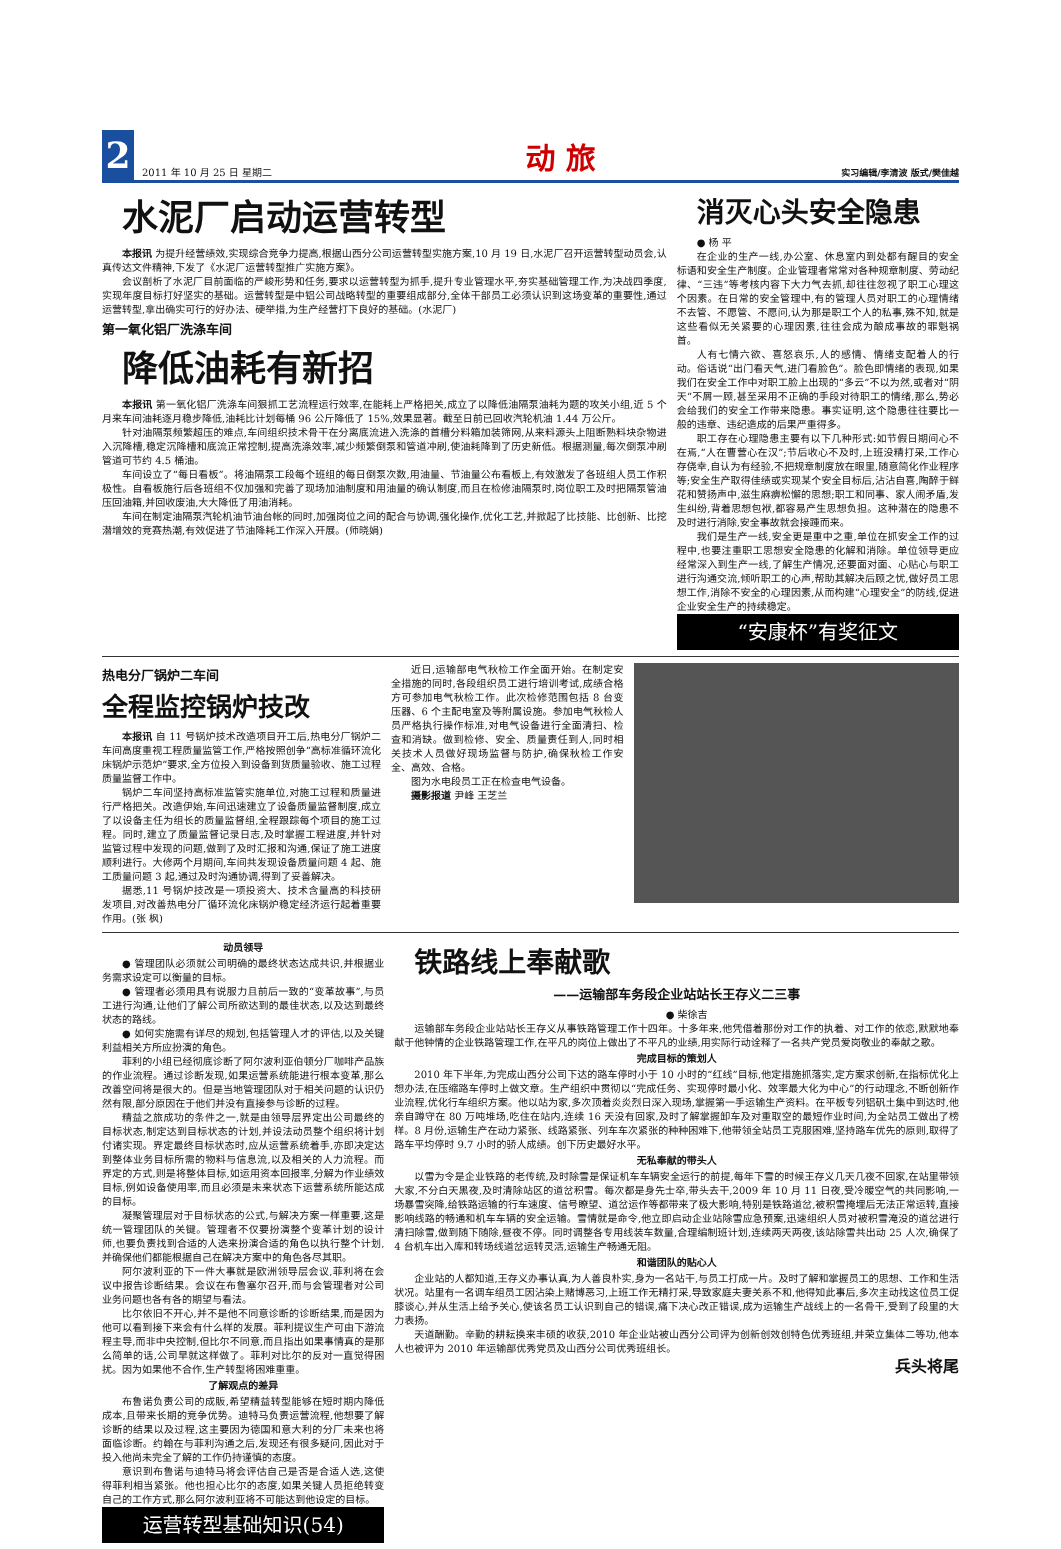2
2011 年 10 月 25 日 星期二
动 旅
实习编辑/李清波 版式/樊佳越
水泥厂启动运营转型
本报讯 为提升经营绩效,实现综合竞争力提高,根据山西分公司运营转型实施方案,10 月 19 日,水泥厂召开运营转型动员会,认真传达文件精神,下发了《水泥厂运营转型推广实施方案》。
会议剖析了水泥厂目前面临的严峻形势和任务,要求以运营转型为抓手,提升专业管理水平,夯实基础管理工作,为决战四季度,实现年度目标打好坚实的基础。运营转型是中铝公司战略转型的重要组成部分,全体干部员工必须认识到这场变革的重要性,通过运营转型,拿出确实可行的好办法、硬举措,为生产经营打下良好的基础。(水泥厂)
第一氧化铝厂洗涤车间
降低油耗有新招
本报讯 第一氧化铝厂洗涤车间狠抓工艺流程运行效率,在能耗上严格把关,成立了以降低油隔泵油耗为题的攻关小组,近 5 个月来车间油耗逐月稳步降低,油耗比计划每桶 96 公斤降低了 15%,效果显著。截至日前已回收汽轮机油 1.44 万公斤。
针对油隔泵频繁超压的难点,车间组织技术骨干在分离底流进入洗涤的首槽分料箱加装筛网,从来料源头上阻断熟料块杂物进入沉降槽,稳定沉降槽和底流正常控制,提高洗涤效率,减少频繁倒泵和管道冲刷,使油耗降到了历史新低。根据测量,每次倒泵冲刷管道可节约 4.5 桶油。
车间设立了“每日看板”。将油隔泵工段每个班组的每日倒泵次数,用油量、节油量公布看板上,有效激发了各班组人员工作积极性。自看板施行后各班组不仅加强和完善了现场加油制度和用油量的确认制度,而且在检修油隔泵时,岗位职工及时把隔泵管油压回油箱,并回收废油,大大降低了用油消耗。
车间在制定油隔泵汽轮机油节油台帐的同时,加强岗位之间的配合与协调,强化操作,优化工艺,并掀起了比技能、比创新、比挖潜增效的竞赛热潮,有效促进了节油降耗工作深入开展。(师晓娟)
消灭心头安全隐患
● 杨 平
在企业的生产一线,办公室、休息室内到处都有醒目的安全标语和安全生产制度。企业管理者常常对各种规章制度、劳动纪律、“三违”等考核内容下大力气去抓,却往往忽视了职工心理这个因素。在日常的安全管理中,有的管理人员对职工的心理情绪不去管、不愿管、不愿问,认为那是职工个人的私事,殊不知,就是这些看似无关紧要的心理因素,往往会成为酿成事故的罪魁祸首。
人有七情六欲、喜怒哀乐,人的感情、情绪支配着人的行动。俗话说“出门看天气,进门看脸色”。脸色即情绪的表现,如果我们在安全工作中对职工脸上出现的“多云”不以为然,或者对“阴天”不屑一顾,甚至采用不正确的手段对待职工的情绪,那么,势必会给我们的安全工作带来隐患。事实证明,这个隐患往往要比一般的违章、违纪造成的后果严重得多。
职工存在心理隐患主要有以下几种形式:如节假日期间心不在焉,“人在曹营心在汉”;节后收心不及时,上班没精打采,工作心存侥幸,自认为有经验,不把规章制度放在眼里,随意简化作业程序等;安全生产取得佳绩或实现某个安全目标后,沾沾自喜,陶醉于鲜花和赞扬声中,滋生麻痹松懈的思想;职工和同事、家人闹矛盾,发生纠纷,背着思想包袱,都容易产生思想负担。这种潜在的隐患不及时进行消除,安全事故就会接踵而来。
我们是生产一线,安全更是重中之重,单位在抓安全工作的过程中,也要注重职工思想安全隐患的化解和消除。单位领导更应经常深入到生产一线,了解生产情况,还要面对面、心贴心与职工进行沟通交流,倾听职工的心声,帮助其解决后顾之忧,做好员工思想工作,消除不安全的心理因素,从而构建“心理安全”的防线,促进企业安全生产的持续稳定。
“安康杯”有奖征文
热电分厂锅炉二车间
全程监控锅炉技改
本报讯 自 11 号锅炉技术改造项目开工后,热电分厂锅炉二车间高度重视工程质量监管工作,严格按照创争“高标准循环流化床锅炉示范炉”要求,全方位投入到设备到货质量验收、施工过程质量监督工作中。
锅炉二车间坚持高标准监管实施单位,对施工过程和质量进行严格把关。改造伊始,车间迅速建立了设备质量监督制度,成立了以设备主任为组长的质量监督组,全程跟踪每个项目的施工过程。同时,建立了质量监督记录日志,及时掌握工程进度,并针对监管过程中发现的问题,做到了及时汇报和沟通,保证了施工进度顺利进行。大修两个月期间,车间共发现设备质量问题 4 起、施工质量问题 3 起,通过及时沟通协调,得到了妥善解决。
据悉,11 号锅炉技改是一项投资大、技术含量高的科技研发项目,对改善热电分厂循环流化床锅炉稳定经济运行起着重要作用。(张 枫)
近日,运输部电气秋检工作全面开始。在制定安全措施的同时,各段组织员工进行培训考试,成绩合格方可参加电气秋检工作。此次检修范围包括 8 台变压器、6 个主配电室及等附属设施。参加电气秋检人员严格执行操作标准,对电气设备进行全面清扫、检查和消缺。做到检修、安全、质量责任到人,同时相关技术人员做好现场监督与防护,确保秋检工作安全、高效、合格。
图为水电段员工正在检查电气设备。
摄影报道 尹峰 王芝兰
动员领导
● 管理团队必须就公司明确的最终状态达成共识,并根据业务需求设定可以衡量的目标。
● 管理者必须用具有说服力且前后一致的“变革故事”,与员工进行沟通,让他们了解公司所欲达到的最佳状态,以及达到最终状态的路线。
● 如何实施需有详尽的规划,包括管理人才的评估,以及关键利益相关方所应扮演的角色。
菲利的小组已经彻底诊断了阿尔波利亚伯顿分厂咖啡产品族的作业流程。通过诊断发现,如果运营系统能进行根本变革,那么改善空间将是很大的。但是当地管理团队对于相关问题的认识仍然有限,部分原因在于他们并没有直接参与诊断的过程。
精益之旅成功的条件之一,就是由领导层界定出公司最终的目标状态,制定达到目标状态的计划,并设法动员整个组织将计划付诸实现。界定最终目标状态时,应从运营系统着手,亦即决定达到整体业务目标所需的物料与信息流,以及相关的人力流程。而界定的方式,则是将整体目标,如运用资本回报率,分解为作业绩效目标,例如设备使用率,而且必须是未来状态下运营系统所能达成的目标。
凝聚管理层对于目标状态的公式,与解决方案一样重要,这是统一管理团队的关键。管理者不仅要扮演整个变革计划的设计师,也要负责找到合适的人选来扮演合适的角色以执行整个计划,并确保他们都能根据自己在解决方案中的角色各尽其职。
阿尔波利亚的下一件大事就是欧洲领导层会议,菲利将在会议中报告诊断结果。会议在布鲁塞尔召开,而与会管理者对公司业务问题也各有各的期望与看法。
比尔依旧不开心,并不是他不同意诊断的诊断结果,而是因为他可以看到接下来会有什么样的发展。菲利提议生产可由下游流程主导,而非中央控制,但比尔不同意,而且指出如果事情真的是那么简单的话,公司早就这样做了。菲利对比尔的反对一直觉得困扰。因为如果他不合作,生产转型将困难重重。
了解观点的差异
布鲁诺负责公司的成販,希望精益转型能够在短时期内降低成本,且带来长期的竞争优势。迪特马负责运营流程,他想要了解诊断的结果以及过程,这主要因为德国和意大利的分厂未来也将面临诊断。约翰在与菲利沟通之后,发现还有很多疑问,因此对于投入他尚未完全了解的工作仍持谨慎的态度。
意识到布鲁诺与迪特马将会评估自己是否是合适人选,这使得菲利相当紧张。他也担心比尔的态度,如果关键人员拒绝转变自己的工作方式,那么阿尔波利亚将不可能达到他设定的目标。
运营转型基础知识(54)
铁路线上奉献歌
——运输部车务段企业站站长王存义二三事
● 柴徐吉
运输部车务段企业站站长王存义从事铁路管理工作十四年。十多年来,他凭借着那份对工作的执着、对工作的依恋,默默地奉献于他钟情的企业铁路管理工作,在平凡的岗位上做出了不平凡的业绩,用实际行动诠释了一名共产党员爱岗敬业的奉献之歌。
完成目标的策划人
2010 年下半年,为完成山西分公司下达的路车停时小于 10 小时的“红线”目标,他定措施抓落实,定方案求创新,在指标优化上想办法,在压缩路车停时上做文章。生产组织中贯彻以“完成任务、实现停时最小化、效率最大化为中心”的行动理念,不断创新作业流程,优化行车组织方案。他以站为家,多次顶着炎炎烈日深入现场,掌握第一手运输生产资料。在平板专列铝矾土集中到达时,他亲自蹲守在 80 万吨堆场,吃住在站内,连续 16 天没有回家,及时了解掌握卸车及对重取空的最短作业时间,为全站员工做出了榜样。8 月份,运输生产在动力紧张、线路紧张、列车车次紧张的种种困难下,他带领全站员工克服困难,坚持路车优先的原则,取得了路车平均停时 9.7 小时的骄人成绩。创下历史最好水平。
无私奉献的带头人
以雪为令是企业铁路的老传统,及时除雪是保证机车车辆安全运行的前提,每年下雪的时候王存义几天几夜不回家,在站里带领大家,不分白天黑夜,及时清除站区的道岔积雪。每次都是身先士卒,带头去干,2009 年 10 月 11 日夜,受冷暖空气的共同影响,一场暴雪突降,给铁路运输的行车速度、信号瞭望、道岔运作等都带来了极大影响,特别是铁路道岔,被积雪掩埋后无法正常运转,直接影响线路的畅通和机车车辆的安全运输。雪情就是命令,他立即启动企业站除雪应急预案,迅速组织人员对被积雪淹没的道岔进行清扫除雪,做到随下随除,昼夜不停。同时调整各专用线装车数量,合理编制班计划,连续两天两夜,该站除雪共出动 25 人次,确保了 4 台机车出入库和转场线道岔运转灵活,运输生产畅通无阻。
和谐团队的贴心人
企业站的人都知道,王存义办事认真,为人善良朴实,身为一名站干,与员工打成一片。及时了解和掌握员工的思想、工作和生活状况。站里有一名调车组员工因沾染上赌博恶习,上班工作无精打采,导致家庭夫妻关系不和,他得知此事后,多次主动找这位员工促膝谈心,并从生活上给予关心,使该名员工认识到自己的错误,痛下决心改正错误,成为运输生产战线上的一名骨干,受到了段里的大力表扬。
天道酬勤。辛勤的耕耘换来丰硕的收获,2010 年企业站被山西分公司评为创新创效创特色优秀班组,并荣立集体二等功,他本人也被评为 2010 年运输部优秀党员及山西分公司优秀班组长。
兵头将尾